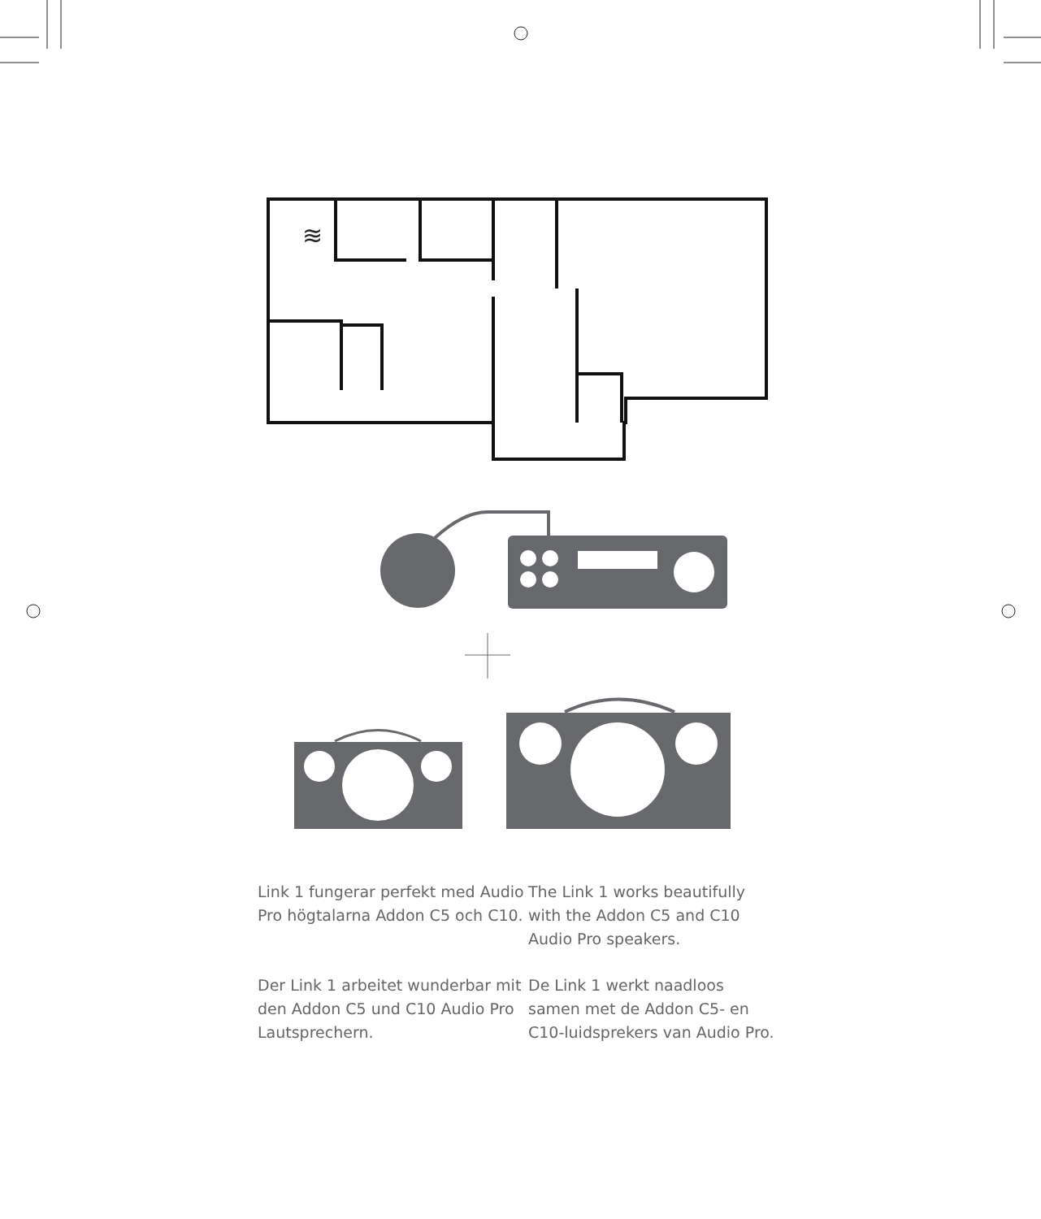≋
Link 1 fungerar perfekt med Audio Pro högtalarna Addon C5 och C10.
The Link 1 works beautifully with the Addon C5 and C10 Audio Pro speakers.
Der Link 1 arbeitet wunderbar mit den Addon C5 und C10 Audio Pro Lautsprechern.
De Link 1 werkt naadloos samen met de Addon C5- en C10-luidsprekers van Audio Pro.